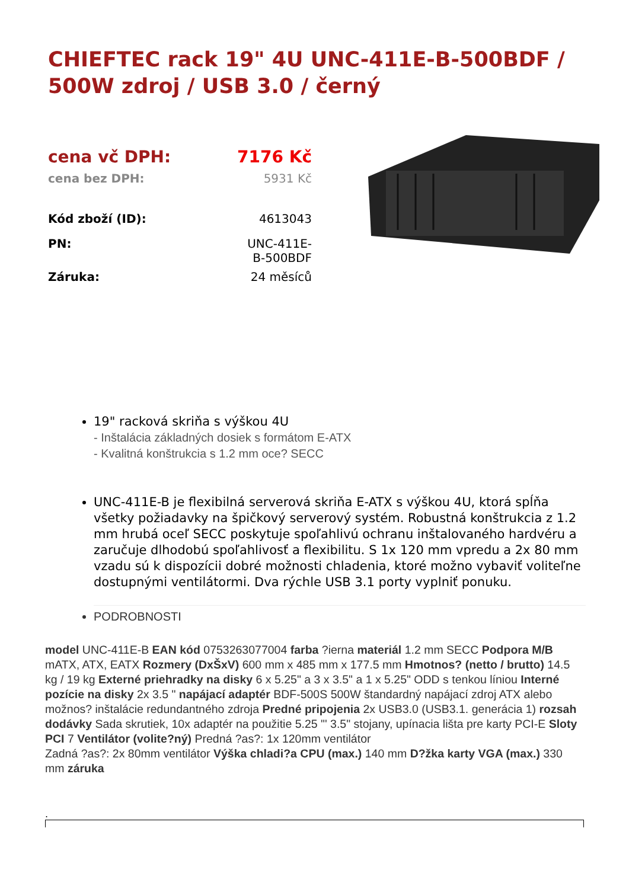CHIEFTEC rack 19" 4U UNC-411E-B-500BDF / 500W zdroj / USB 3.0 / černý
| cena vč DPH: | 7176 Kč |
| cena bez DPH: | 5931 Kč |
| Kód zboží (ID): | 4613043 |
| PN: | UNC-411E- B-500BDF |
| Záruka: | 24 měsíců |
19" racková skriňa s výškou 4U
- Inštalácia základných dosiek s formátom E-ATX
- Kvalitná konštrukcia s 1.2 mm oce? SECC
UNC-411E-B je flexibilná serverová skriňa E-ATX s výškou 4U, ktorá spĺňa všetky požiadavky na špičkový serverový systém. Robustná konštrukcia z 1.2 mm hrubá oceľ SECC poskytuje spoľahlivú ochranu inštalovaného hardvéru a zaručuje dlhodobú spoľahlivosť a flexibilitu. S 1x 120 mm vpredu a 2x 80 mm vzadu sú k dispozícii dobré možnosti chladenia, ktoré možno vybaviť voliteľne dostupnými ventilátormi. Dva rýchle USB 3.1 porty vyplniť ponuku.
PODROBNOSTI
model UNC-411E-B EAN kód 0753263077004 farba ?ierna materiál 1.2 mm SECC Podpora M/B mATX, ATX, EATX Rozmery (DxŠxV) 600 mm x 485 mm x 177.5 mm Hmotnos? (netto / brutto) 14.5 kg / 19 kg Externé priehradky na disky 6 x 5.25" a 3 x 3.5" a 1 x 5.25" ODD s tenkou líniou Interné pozície na disky 2x 3.5 " napájací adaptér BDF-500S 500W štandardný napájací zdroj ATX alebo možnos? inštalácie redundantného zdroja Predné pripojenia 2x USB3.0 (USB3.1. generácia 1) rozsah dodávky Sada skrutiek, 10x adaptér na použitie 5.25 "' 3.5" stojany, upínacia lišta pre karty PCI-E Sloty PCI 7 Ventilátor (volite?ný) Predná ?as?: 1x 120mm ventilátor
Zadná ?as?: 2x 80mm ventilátor Výška chladi?a CPU (max.) 140 mm D?žka karty VGA (max.) 330 mm záruka
.